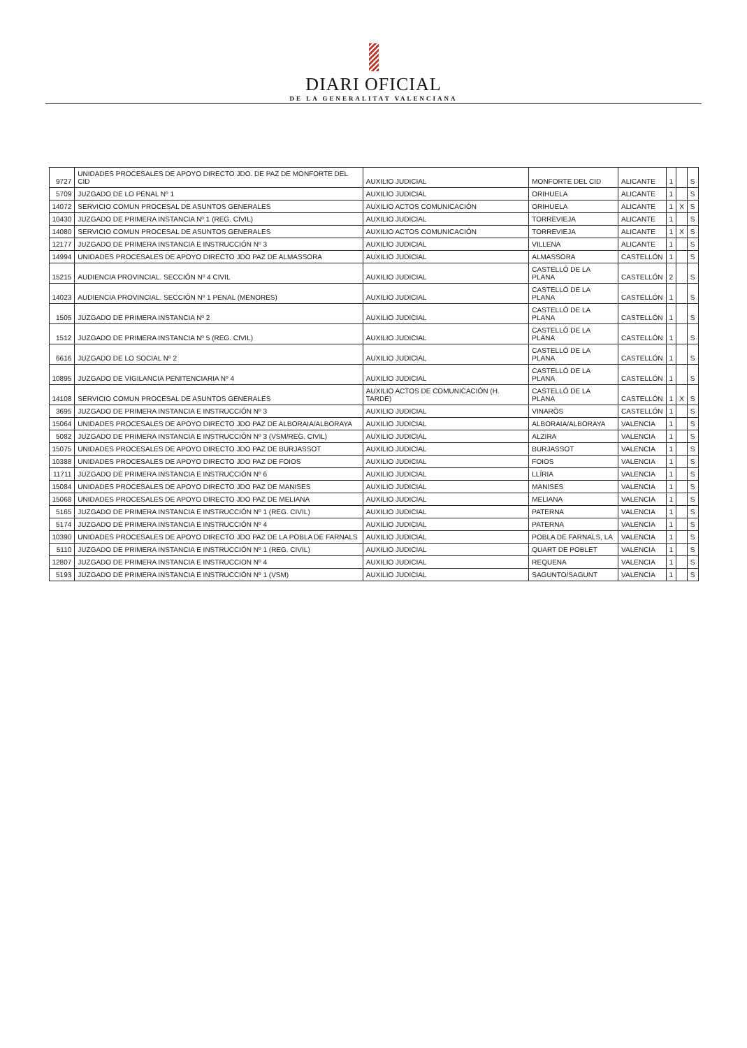DIARI OFICIAL
DE LA GENERALITAT VALENCIANA
| 9727 | UNIDADES PROCESALES DE APOYO DIRECTO JDO. DE PAZ DE MONFORTE DEL CID | AUXILIO JUDICIAL | MONFORTE DEL CID | ALICANTE | 1 | | S |
| 5709 | JUZGADO DE LO PENAL Nº 1 | AUXILIO JUDICIAL | ORIHUELA | ALICANTE | 1 | | S |
| 14072 | SERVICIO COMUN PROCESAL DE ASUNTOS GENERALES | AUXILIO ACTOS COMUNICACIÓN | ORIHUELA | ALICANTE | 1 | X | S |
| 10430 | JUZGADO DE PRIMERA INSTANCIA Nº 1 (REG. CIVIL) | AUXILIO JUDICIAL | TORREVIEJA | ALICANTE | 1 | | S |
| 14080 | SERVICIO COMUN PROCESAL DE ASUNTOS GENERALES | AUXILIO ACTOS COMUNICACIÓN | TORREVIEJA | ALICANTE | 1 | X | S |
| 12177 | JUZGADO DE PRIMERA INSTANCIA E INSTRUCCIÓN Nº 3 | AUXILIO JUDICIAL | VILLENA | ALICANTE | 1 | | S |
| 14994 | UNIDADES PROCESALES DE APOYO DIRECTO JDO PAZ DE ALMASSORA | AUXILIO JUDICIAL | ALMASSORA | CASTELLÓN | 1 | | S |
| 15215 | AUDIENCIA PROVINCIAL. SECCIÓN Nº 4 CIVIL | AUXILIO JUDICIAL | CASTELLÓ DE LA PLANA | CASTELLÓN | 2 | | S |
| 14023 | AUDIENCIA PROVINCIAL. SECCIÓN Nº 1 PENAL (MENORES) | AUXILIO JUDICIAL | CASTELLÓ DE LA PLANA | CASTELLÓN | 1 | | S |
| 1505 | JUZGADO DE PRIMERA INSTANCIA Nº 2 | AUXILIO JUDICIAL | CASTELLÓ DE LA PLANA | CASTELLÓN | 1 | | S |
| 1512 | JUZGADO DE PRIMERA INSTANCIA Nº 5 (REG. CIVIL) | AUXILIO JUDICIAL | CASTELLÓ DE LA PLANA | CASTELLÓN | 1 | | S |
| 6616 | JUZGADO DE LO SOCIAL Nº 2 | AUXILIO JUDICIAL | CASTELLÓ DE LA PLANA | CASTELLÓN | 1 | | S |
| 10895 | JUZGADO DE VIGILANCIA PENITENCIARIA Nº 4 | AUXILIO JUDICIAL | CASTELLÓ DE LA PLANA | CASTELLÓN | 1 | | S |
| 14108 | SERVICIO COMUN PROCESAL DE ASUNTOS GENERALES | AUXILIO ACTOS DE COMUNICACIÓN (H. TARDE) | CASTELLÓ DE LA PLANA | CASTELLÓN | 1 | X | S |
| 3695 | JUZGADO DE PRIMERA INSTANCIA E INSTRUCCIÓN Nº 3 | AUXILIO JUDICIAL | VINARÒS | CASTELLÓN | 1 | | S |
| 15064 | UNIDADES PROCESALES DE APOYO DIRECTO JDO PAZ DE ALBORAIA/ALBORAYA | AUXILIO JUDICIAL | ALBORAIA/ALBORAYA | VALENCIA | 1 | | S |
| 5082 | JUZGADO DE PRIMERA INSTANCIA E INSTRUCCIÓN Nº 3 (VSM/REG. CIVIL) | AUXILIO JUDICIAL | ALZIRA | VALENCIA | 1 | | S |
| 15075 | UNIDADES PROCESALES DE APOYO DIRECTO JDO PAZ DE BURJASSOT | AUXILIO JUDICIAL | BURJASSOT | VALENCIA | 1 | | S |
| 10388 | UNIDADES PROCESALES DE APOYO DIRECTO JDO PAZ DE FOIOS | AUXILIO JUDICIAL | FOIOS | VALENCIA | 1 | | S |
| 11711 | JUZGADO DE PRIMERA INSTANCIA E INSTRUCCIÓN Nº 6 | AUXILIO JUDICIAL | LLÍRIA | VALENCIA | 1 | | S |
| 15084 | UNIDADES PROCESALES DE APOYO DIRECTO JDO PAZ DE MANISES | AUXILIO JUDICIAL | MANISES | VALENCIA | 1 | | S |
| 15068 | UNIDADES PROCESALES DE APOYO DIRECTO JDO PAZ DE MELIANA | AUXILIO JUDICIAL | MELIANA | VALENCIA | 1 | | S |
| 5165 | JUZGADO DE PRIMERA INSTANCIA E INSTRUCCIÓN Nº 1 (REG. CIVIL) | AUXILIO JUDICIAL | PATERNA | VALENCIA | 1 | | S |
| 5174 | JUZGADO DE PRIMERA INSTANCIA E INSTRUCCIÓN Nº 4 | AUXILIO JUDICIAL | PATERNA | VALENCIA | 1 | | S |
| 10390 | UNIDADES PROCESALES DE APOYO DIRECTO JDO PAZ DE LA POBLA DE FARNALS | AUXILIO JUDICIAL | POBLA DE FARNALS, LA | VALENCIA | 1 | | S |
| 5110 | JUZGADO DE PRIMERA INSTANCIA E INSTRUCCIÓN Nº 1 (REG. CIVIL) | AUXILIO JUDICIAL | QUART DE POBLET | VALENCIA | 1 | | S |
| 12807 | JUZGADO DE PRIMERA INSTANCIA E INSTRUCCION Nº 4 | AUXILIO JUDICIAL | REQUENA | VALENCIA | 1 | | S |
| 5193 | JUZGADO DE PRIMERA INSTANCIA E INSTRUCCIÓN Nº 1 (VSM) | AUXILIO JUDICIAL | SAGUNTO/SAGUNT | VALENCIA | 1 | | S |